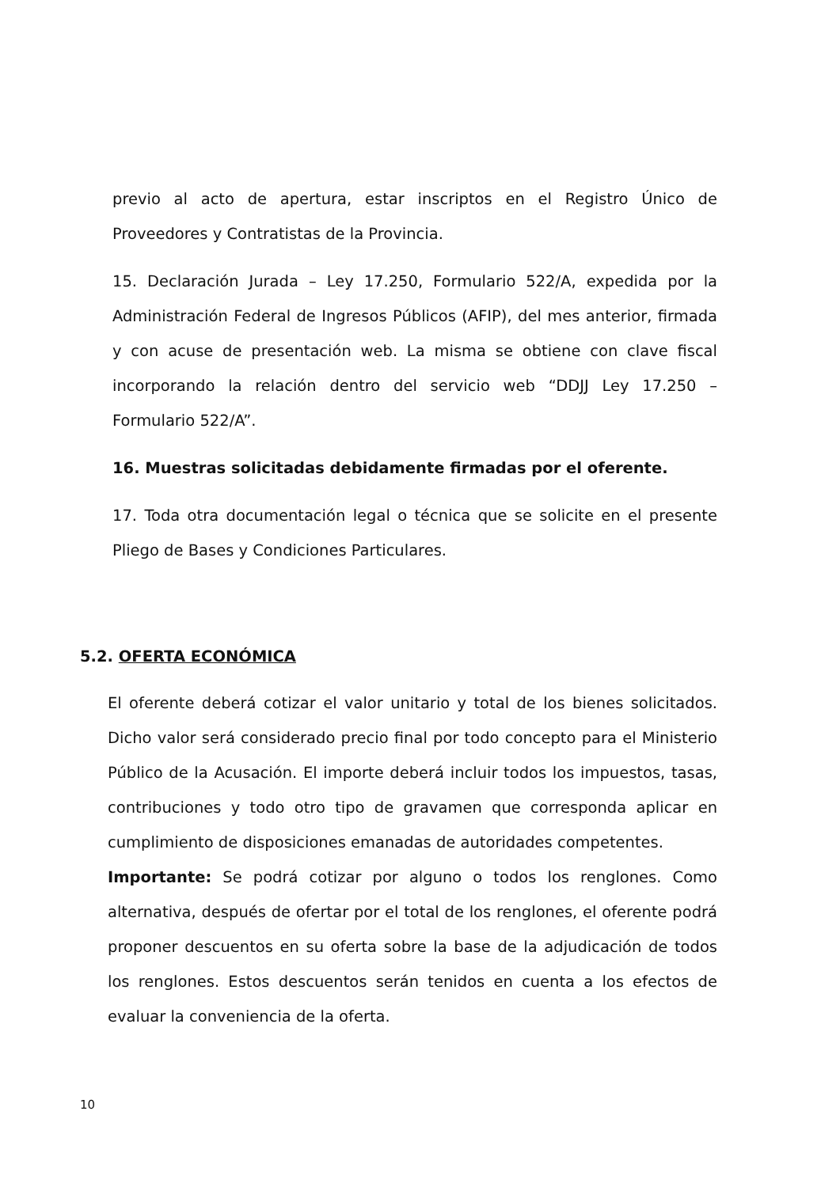previo al acto de apertura, estar inscriptos en el Registro Único de Proveedores y Contratistas de la Provincia.
15. Declaración Jurada – Ley 17.250, Formulario 522/A, expedida por la Administración Federal de Ingresos Públicos (AFIP), del mes anterior, firmada y con acuse de presentación web. La misma se obtiene con clave fiscal incorporando la relación dentro del servicio web “DDJJ Ley 17.250 – Formulario 522/A”.
16. Muestras solicitadas debidamente firmadas por el oferente.
17. Toda otra documentación legal o técnica que se solicite en el presente Pliego de Bases y Condiciones Particulares.
5.2. OFERTA ECONÓMICA
El oferente deberá cotizar el valor unitario y total de los bienes solicitados. Dicho valor será considerado precio final por todo concepto para el Ministerio Público de la Acusación. El importe deberá incluir todos los impuestos, tasas, contribuciones y todo otro tipo de gravamen que corresponda aplicar en cumplimiento de disposiciones emanadas de autoridades competentes.
Importante: Se podrá cotizar por alguno o todos los renglones. Como alternativa, después de ofertar por el total de los renglones, el oferente podrá proponer descuentos en su oferta sobre la base de la adjudicación de todos los renglones. Estos descuentos serán tenidos en cuenta a los efectos de evaluar la conveniencia de la oferta.
10